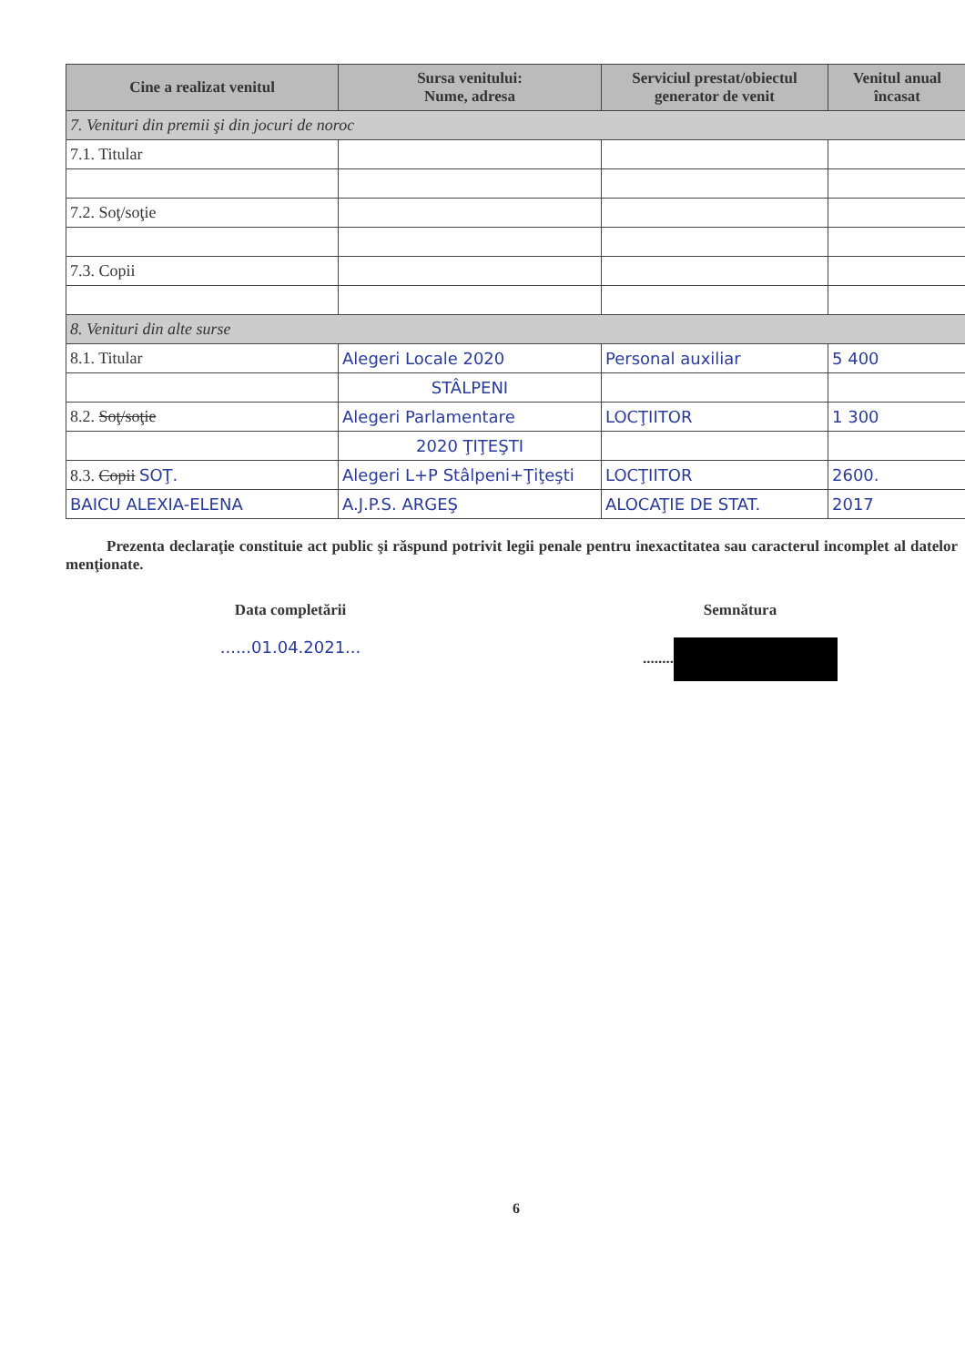| Cine a realizat venitul | Sursa venitului: Nume, adresa | Serviciul prestat/obiectul generator de venit | Venitul anual încasat |
| --- | --- | --- | --- |
| 7. Venituri din premii şi din jocuri de noroc | | | |
| 7.1. Titular | | | |
| 7.2. Soţ/soţie | | | |
| 7.3. Copii | | | |
| 8. Venituri din alte surse | | | |
| 8.1. Titular | Alegeri Locale 2020 | Personal auxiliar | 5 400 |
| | STÂLPENI | | |
| 8.2. Soţ/soţie | Alegeri Parlamentare | LOCŢIITOR | 1 300 |
| | 2020 ŢIŢEŞTI | | |
| 8.3. Copii SOŢ. | Alegeri L+P Stâlpeni+Ţiţeşti | LOCŢIITOR | 2600. |
| BAICU ALEXIA-ELENA | A.J.P.S. ARGEŞ | ALOCAŢIE DE STAT. | 2017 |
Prezenta declaraţie constituie act public şi răspund potrivit legii penale pentru inexactitatea sau caracterul incomplet al datelor menţionate.
Data completării
......01.04.2021...
Semnătura
........
6